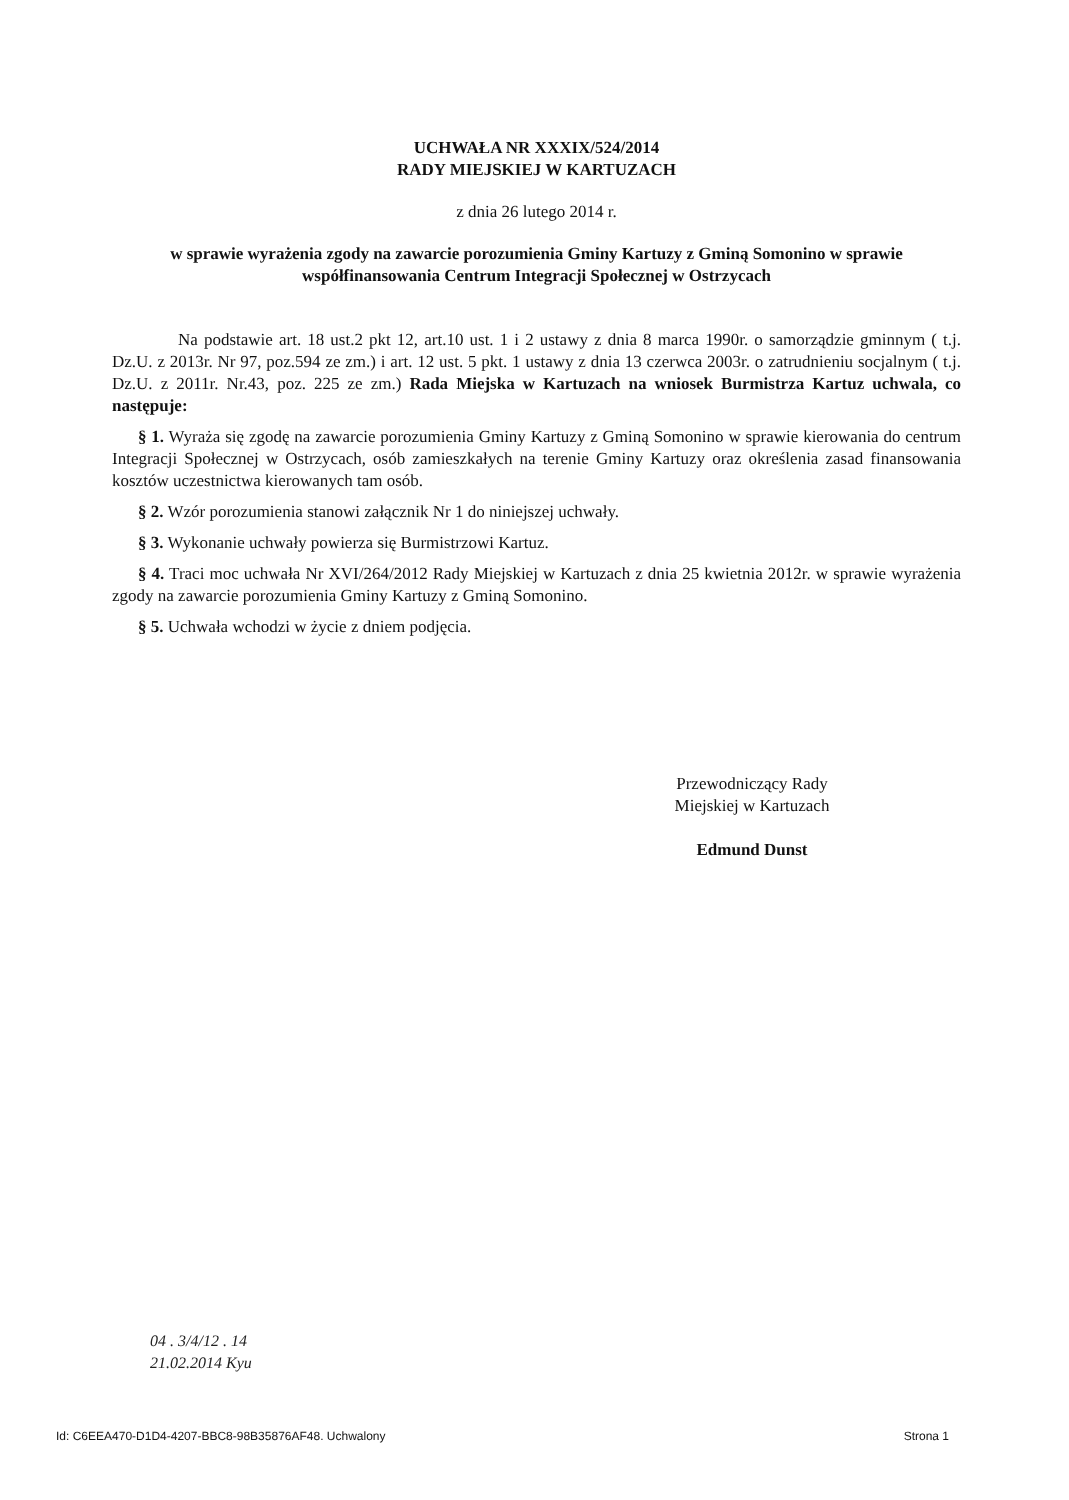UCHWAŁA NR XXXIX/524/2014
RADY MIEJSKIEJ W KARTUZACH
z dnia 26 lutego 2014 r.
w sprawie wyrażenia zgody na zawarcie porozumienia Gminy Kartuzy z Gminą Somonino w sprawie współfinansowania Centrum Integracji Społecznej w Ostrzycach
Na podstawie art. 18 ust.2 pkt 12, art.10 ust. 1 i 2 ustawy z dnia 8 marca 1990r. o samorządzie gminnym ( t.j. Dz.U. z 2013r. Nr 97, poz.594 ze zm.) i art. 12 ust. 5 pkt. 1 ustawy z dnia 13 czerwca 2003r. o zatrudnieniu socjalnym ( t.j. Dz.U. z 2011r. Nr.43, poz. 225 ze zm.) Rada Miejska w Kartuzach na wniosek Burmistrza Kartuz uchwala, co następuje:
§ 1. Wyraża się zgodę na zawarcie porozumienia Gminy Kartuzy z Gminą Somonino w sprawie kierowania do centrum Integracji Społecznej w Ostrzycach, osób zamieszkałych na terenie Gminy Kartuzy oraz określenia zasad finansowania kosztów uczestnictwa kierowanych tam osób.
§ 2. Wzór porozumienia stanowi załącznik Nr 1 do niniejszej uchwały.
§ 3. Wykonanie uchwały powierza się Burmistrzowi Kartuz.
§ 4. Traci moc uchwała Nr XVI/264/2012 Rady Miejskiej w Kartuzach z dnia 25 kwietnia 2012r. w sprawie wyrażenia zgody na zawarcie porozumienia Gminy Kartuzy z Gminą Somonino.
§ 5. Uchwała wchodzi w życie z dniem podjęcia.
Przewodniczący Rady
Miejskiej w Kartuzach
Edmund Dunst
04 . 3/4/12 . 14
21.02.2014 Kyu
Id: C6EEA470-D1D4-4207-BBC8-98B35876AF48. Uchwalony Strona 1